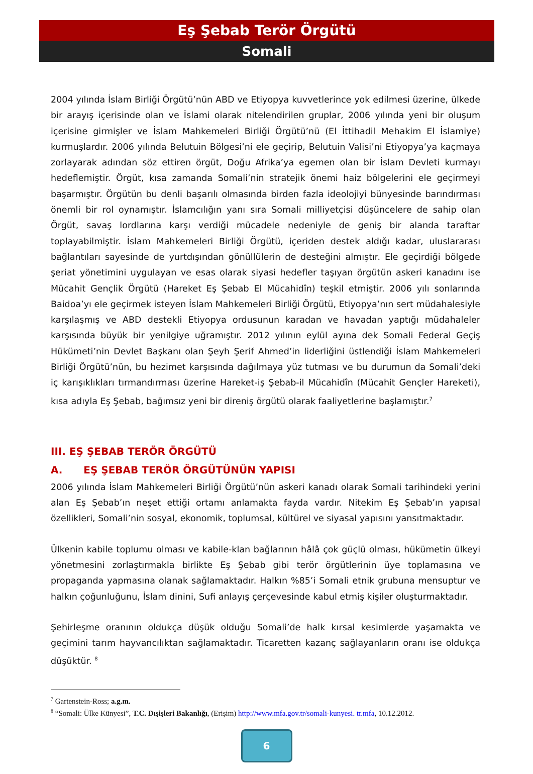Eş Şebab Terör Örgütü
Somali
2004 yılında İslam Birliği Örgütü’nün ABD ve Etiyopya kuvvetlerince yok edilmesi üzerine, ülkede bir arayış içerisinde olan ve İslami olarak nitelendirilen gruplar, 2006 yılında yeni bir oluşum içerisine girmişler ve İslam Mahkemeleri Birliği Örgütü’nü (El İttihadil Mehakim El İslamiye) kurmuşlardır. 2006 yılında Belutuin Bölgesi’ni ele geçirip, Belutuin Valisi’ni Etiyopya’ya kaçmaya zorlayarak adından söz ettiren örgüt, Doğu Afrika’ya egemen olan bir İslam Devleti kurmayı hedeflemiştir. Örgüt, kısa zamanda Somali’nin stratejik önemi haiz bölgelerini ele geçirmeyi başarmıştır. Örgütün bu denli başarılı olmasında birden fazla ideolojiyi bünyesinde barındırması önemli bir rol oynamıştır. İslamcılığın yanı sıra Somali milliyetçisi düşüncelere de sahip olan Örgüt, savaş lordlarına karşı verdiği mücadele nedeniyle de geniş bir alanda taraftar toplayabilmiştir. İslam Mahkemeleri Birliği Örgütü, içeriden destek aldığı kadar, uluslararası bağlantıları sayesinde de yurtdışından gönüllülerin de desteğini almıştır. Ele geçirdiği bölgede şeriat yönetimini uygulayan ve esas olarak siyasi hedefler taşıyan örgütün askeri kanadını ise Mücahit Gençlik Örgütü (Hareket Eş Şebab El Mücahidîn) teşkil etmiştir. 2006 yılı sonlarında Baidoa’yı ele geçirmek isteyen İslam Mahkemeleri Birliği Örgütü, Etiyopya’nın sert müdahalesiyle karşılaşmış ve ABD destekli Etiyopya ordusunun karadan ve havadan yaptığı müdahaleler karşısında büyük bir yenilgiye uğramıştır. 2012 yılının eylül ayına dek Somali Federal Geçiş Hükümeti’nin Devlet Başkanı olan Şeyh Şerif Ahmed’in liderliğini üstlendiği İslam Mahkemeleri Birliği Örgütü’nün, bu hezimet karşısında dağılmaya yüz tutması ve bu durumun da Somali’deki iç karışıklıkları tırmandırması üzerine Hareket-iş Şebab-il Mücahidîn (Mücahit Gençler Hareketi), kısa adıyla Eş Şebab, bağımsız yeni bir direniş örgütü olarak faaliyetlerine başlamıştır.<sup>7</sup>
III. EŞ ŞEBAB TERÖR ÖRGÜTÜ
A. EŞ ŞEBAB TERÖR ÖRGÜTÜNÜN YAPISI
2006 yılında İslam Mahkemeleri Birliği Örgütü’nün askeri kanadı olarak Somali tarihindeki yerini alan Eş Şebab’ın neşet ettiği ortamı anlamakta fayda vardır. Nitekim Eş Şebab’ın yapısal özellikleri, Somali’nin sosyal, ekonomik, toplumsal, kültürel ve siyasal yapısını yansıtmaktadır.
Ülkenin kabile toplumu olması ve kabile-klan bağlarının hâlâ çok güçlü olması, hükümetin ülkeyi yönetmesini zorlaştırmakla birlikte Eş Şebab gibi terör örgütlerinin üye toplamasına ve propaganda yapmasına olanak sağlamaktadır. Halkın %85’i Somali etnik grubuna mensuptur ve halkın çoğunluğunu, İslam dinini, Sufi anlayış çerçevesinde kabul etmiş kişiler oluşturmaktadır.
Şehirleşme oranının oldukça düşük olduğu Somali’de halk kırsal kesimlerde yaşamakta ve geçimini tarım hayvancılıktan sağlamaktadır. Ticaretten kazanç sağlayanların oranı ise oldukça düşüktür. <sup>8</sup>
<sup>7</sup> Gartenstein-Ross; a.g.m.
<sup>8</sup> “Somali: Ülke Künyesi”, T.C. Dışişleri Bakanlığı, (Erişim) http://www.mfa.gov.tr/somali-kunyesi. tr.mfa, 10.12.2012.
6